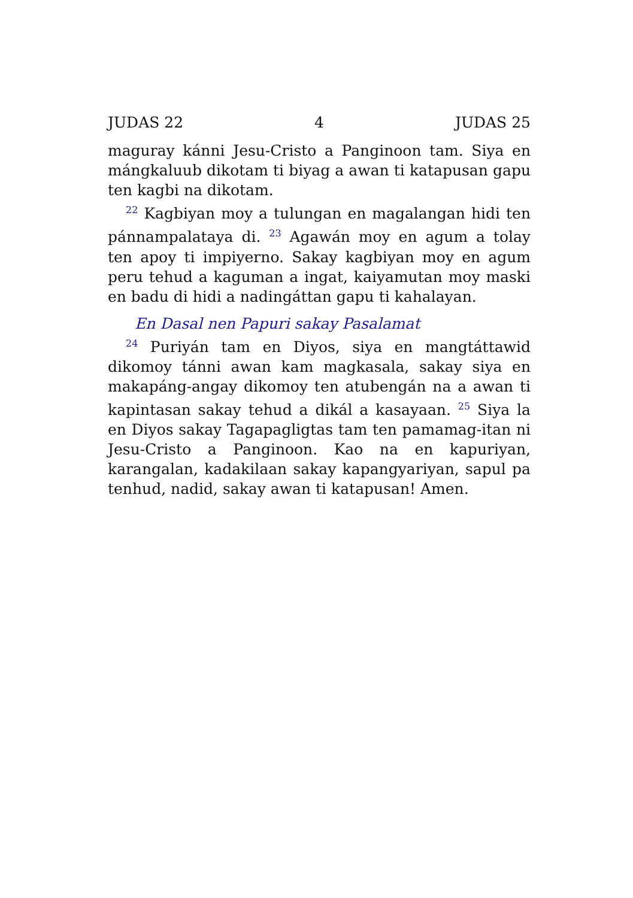JUDAS 22 4 JUDAS 25
maguray kánni Jesu-Cristo a Panginoon tam. Siya en mángkaluub dikotam ti biyag a awan ti katapusan gapu ten kagbi na dikotam.
<sup>22</sup> Kagbiyan moy a tulungan en magalangan hidi ten pánnampalataya di. <sup>23</sup> Agawán moy en agum a tolay ten apoy ti impiyerno. Sakay kagbiyan moy en agum peru tehud a kaguman a ingat, kaiyamutan moy maski en badu di hidi a nadingáttan gapu ti kahalayan.
En Dasal nen Papuri sakay Pasalamat
<sup>24</sup> Puriyán tam en Diyos, siya en mangtáttawid dikomoy tánni awan kam magkasala, sakay siya en makapáng-angay dikomoy ten atubengán na a awan ti kapintasan sakay tehud a dikál a kasayaan. <sup>25</sup> Siya la en Diyos sakay Tagapagligtas tam ten pamamag-itan ni Jesu-Cristo a Panginoon. Kao na en kapuriyan, karangalan, kadakilaan sakay kapangyariyan, sapul pa tenhud, nadid, sakay awan ti katapusan! Amen.